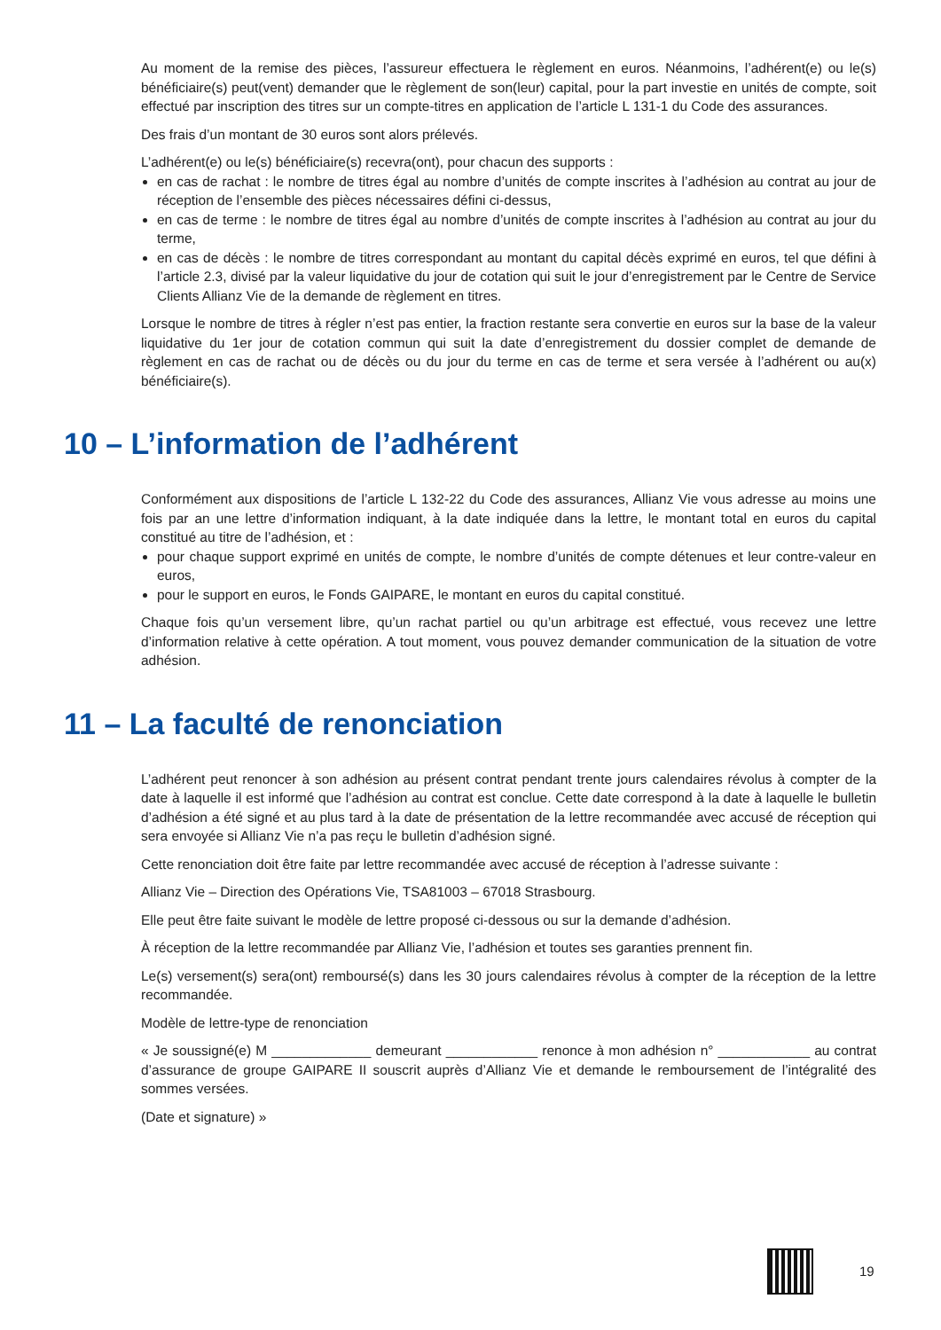Au moment de la remise des pièces, l’assureur effectuera le règlement en euros. Néanmoins, l’adhérent(e) ou le(s) bénéficiaire(s) peut(vent) demander que le règlement de son(leur) capital, pour la part investie en unités de compte, soit effectué par inscription des titres sur un compte-titres en application de l’article L 131-1 du Code des assurances.
Des frais d’un montant de 30 euros sont alors prélevés.
L’adhérent(e) ou le(s) bénéficiaire(s) recevra(ont), pour chacun des supports :
en cas de rachat : le nombre de titres égal au nombre d’unités de compte inscrites à l’adhésion au contrat au jour de réception de l’ensemble des pièces nécessaires défini ci-dessus,
en cas de terme : le nombre de titres égal au nombre d’unités de compte inscrites à l’adhésion au contrat au jour du terme,
en cas de décès : le nombre de titres correspondant au montant du capital décès exprimé en euros, tel que défini à l’article 2.3, divisé par la valeur liquidative du jour de cotation qui suit le jour d’enregistrement par le Centre de Service Clients Allianz Vie de la demande de règlement en titres.
Lorsque le nombre de titres à régler n’est pas entier, la fraction restante sera convertie en euros sur la base de la valeur liquidative du 1er jour de cotation commun qui suit la date d’enregistrement du dossier complet de demande de règlement en cas de rachat ou de décès ou du jour du terme en cas de terme et sera versée à l’adhérent ou au(x) bénéficiaire(s).
10 – L’information de l’adhérent
Conformément aux dispositions de l’article L 132-22 du Code des assurances, Allianz Vie vous adresse au moins une fois par an une lettre d’information indiquant, à la date indiquée dans la lettre, le montant total en euros du capital constitué au titre de l’adhésion, et :
pour chaque support exprimé en unités de compte, le nombre d’unités de compte détenues et leur contre-valeur en euros,
pour le support en euros, le Fonds GAIPARE, le montant en euros du capital constitué.
Chaque fois qu’un versement libre, qu’un rachat partiel ou qu’un arbitrage est effectué, vous recevez une lettre d’information relative à cette opération. A tout moment, vous pouvez demander communication de la situation de votre adhésion.
11 – La faculté de renonciation
L’adhérent peut renoncer à son adhésion au présent contrat pendant trente jours calendaires révolus à compter de la date à laquelle il est informé que l’adhésion au contrat est conclue. Cette date correspond à la date à laquelle le bulletin d’adhésion a été signé et au plus tard à la date de présentation de la lettre recommandée avec accusé de réception qui sera envoyée si Allianz Vie n’a pas reçu le bulletin d’adhésion signé.
Cette renonciation doit être faite par lettre recommandée avec accusé de réception à l’adresse suivante :
Allianz Vie – Direction des Opérations Vie, TSA81003 – 67018 Strasbourg.
Elle peut être faite suivant le modèle de lettre proposé ci-dessous ou sur la demande d’adhésion.
À réception de la lettre recommandée par Allianz Vie, l’adhésion et toutes ses garanties prennent fin.
Le(s) versement(s) sera(ont) remboursé(s) dans les 30 jours calendaires révolus à compter de la réception de la lettre recommandée.
Modèle de lettre-type de renonciation
« Je soussigné(e) M _____________ demeurant ____________ renonce à mon adhésion n° ____________ au contrat d’assurance de groupe GAIPARE II souscrit auprès d’Allianz Vie et demande le remboursement de l’intégralité des sommes versées.
(Date et signature) »
19